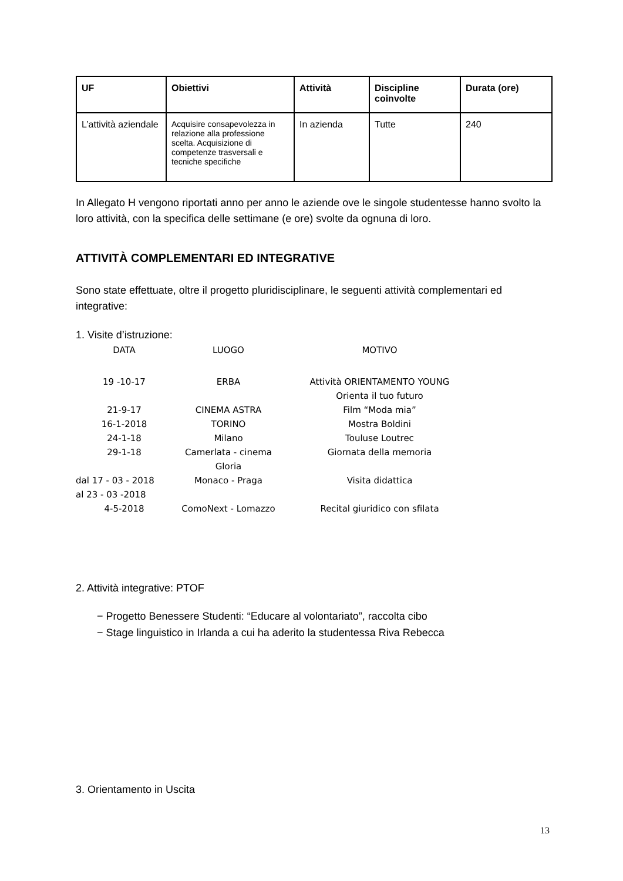| UF | Obiettivi | Attività | Discipline coinvolte | Durata (ore) |
| --- | --- | --- | --- | --- |
| L’attività aziendale | Acquisire consapevolezza in relazione alla professione scelta. Acquisizione di competenze trasversali e tecniche specifiche | In azienda | Tutte | 240 |
In Allegato H vengono riportati anno per anno le aziende ove le singole studentesse hanno svolto la loro attività, con la specifica delle settimane (e ore) svolte da ognuna di loro.
ATTIVITÀ COMPLEMENTARI ED INTEGRATIVE
Sono state effettuate, oltre il progetto pluridisciplinare, le seguenti attività complementari ed integrative:
1. Visite d’istruzione:
| DATA | LUOGO | MOTIVO |
| --- | --- | --- |
| 19 -10-17 | ERBA | Attività ORIENTAMENTO YOUNG Orienta il tuo futuro |
| 21-9-17 | CINEMA ASTRA | Film “Moda mia” |
| 16-1-2018 | TORINO | Mostra Boldini |
| 24-1-18 | Milano | Touluse Loutrec |
| 29-1-18 | Camerlata - cinema Gloria | Giornata della memoria |
| dal 17 - 03 - 2018 al 23 - 03 -2018 | Monaco - Praga | Visita didattica |
| 4-5-2018 | ComoNext - Lomazzo | Recital giuridico con sfilata |
2. Attività integrative: PTOF
− Progetto Benessere Studenti: “Educare al volontariato”, raccolta cibo
− Stage linguistico in Irlanda a cui ha aderito la studentessa Riva Rebecca
3. Orientamento in Uscita
13